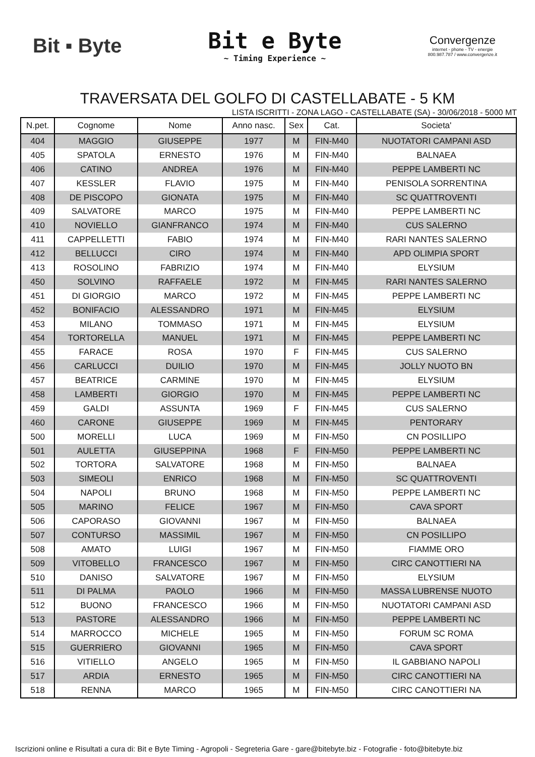Bit ▪ Byte
Bit e Byte
~ Timing Experience ~
Convergenze
internet - phone - TV - energie
800.987.787 / www.convergenze.it
TRAVERSATA DEL GOLFO DI CASTELLABATE - 5 KM
LISTA ISCRITTI - ZONA LAGO - CASTELLABATE (SA) - 30/06/2018 - 5000 MT
| N.pet. | Cognome | Nome | Anno nasc. | Sex | Cat. | Societa' |
| --- | --- | --- | --- | --- | --- | --- |
| 404 | MAGGIO | GIUSEPPE | 1977 | M | FIN-M40 | NUOTATORI CAMPANI ASD |
| 405 | SPATOLA | ERNESTO | 1976 | M | FIN-M40 | BALNAEA |
| 406 | CATINO | ANDREA | 1976 | M | FIN-M40 | PEPPE LAMBERTI NC |
| 407 | KESSLER | FLAVIO | 1975 | M | FIN-M40 | PENISOLA SORRENTINA |
| 408 | DE PISCOPO | GIONATA | 1975 | M | FIN-M40 | SC QUATTROVENTI |
| 409 | SALVATORE | MARCO | 1975 | M | FIN-M40 | PEPPE LAMBERTI NC |
| 410 | NOVIELLO | GIANFRANCO | 1974 | M | FIN-M40 | CUS SALERNO |
| 411 | CAPPELLETTI | FABIO | 1974 | M | FIN-M40 | RARI NANTES SALERNO |
| 412 | BELLUCCI | CIRO | 1974 | M | FIN-M40 | APD OLIMPIA SPORT |
| 413 | ROSOLINO | FABRIZIO | 1974 | M | FIN-M40 | ELYSIUM |
| 450 | SOLVINO | RAFFAELE | 1972 | M | FIN-M45 | RARI NANTES SALERNO |
| 451 | DI GIORGIO | MARCO | 1972 | M | FIN-M45 | PEPPE LAMBERTI NC |
| 452 | BONIFACIO | ALESSANDRO | 1971 | M | FIN-M45 | ELYSIUM |
| 453 | MILANO | TOMMASO | 1971 | M | FIN-M45 | ELYSIUM |
| 454 | TORTORELLA | MANUEL | 1971 | M | FIN-M45 | PEPPE LAMBERTI NC |
| 455 | FARACE | ROSA | 1970 | F | FIN-M45 | CUS SALERNO |
| 456 | CARLUCCI | DUILIO | 1970 | M | FIN-M45 | JOLLY NUOTO BN |
| 457 | BEATRICE | CARMINE | 1970 | M | FIN-M45 | ELYSIUM |
| 458 | LAMBERTI | GIORGIO | 1970 | M | FIN-M45 | PEPPE LAMBERTI NC |
| 459 | GALDI | ASSUNTA | 1969 | F | FIN-M45 | CUS SALERNO |
| 460 | CARONE | GIUSEPPE | 1969 | M | FIN-M45 | PENTORARY |
| 500 | MORELLI | LUCA | 1969 | M | FIN-M50 | CN POSILLIPO |
| 501 | AULETTA | GIUSEPPINA | 1968 | F | FIN-M50 | PEPPE LAMBERTI NC |
| 502 | TORTORA | SALVATORE | 1968 | M | FIN-M50 | BALNAEA |
| 503 | SIMEOLI | ENRICO | 1968 | M | FIN-M50 | SC QUATTROVENTI |
| 504 | NAPOLI | BRUNO | 1968 | M | FIN-M50 | PEPPE LAMBERTI NC |
| 505 | MARINO | FELICE | 1967 | M | FIN-M50 | CAVA SPORT |
| 506 | CAPORASO | GIOVANNI | 1967 | M | FIN-M50 | BALNAEA |
| 507 | CONTURSO | MASSIMIL | 1967 | M | FIN-M50 | CN POSILLIPO |
| 508 | AMATO | LUIGI | 1967 | M | FIN-M50 | FIAMME ORO |
| 509 | VITOBELLO | FRANCESCO | 1967 | M | FIN-M50 | CIRC CANOTTIERI NA |
| 510 | DANISO | SALVATORE | 1967 | M | FIN-M50 | ELYSIUM |
| 511 | DI PALMA | PAOLO | 1966 | M | FIN-M50 | MASSA LUBRENSE NUOTO |
| 512 | BUONO | FRANCESCO | 1966 | M | FIN-M50 | NUOTATORI CAMPANI ASD |
| 513 | PASTORE | ALESSANDRO | 1966 | M | FIN-M50 | PEPPE LAMBERTI NC |
| 514 | MARROCCO | MICHELE | 1965 | M | FIN-M50 | FORUM SC ROMA |
| 515 | GUERRIERO | GIOVANNI | 1965 | M | FIN-M50 | CAVA SPORT |
| 516 | VITIELLO | ANGELO | 1965 | M | FIN-M50 | IL GABBIANO NAPOLI |
| 517 | ARDIA | ERNESTO | 1965 | M | FIN-M50 | CIRC CANOTTIERI NA |
| 518 | RENNA | MARCO | 1965 | M | FIN-M50 | CIRC CANOTTIERI NA |
Iscrizioni online e Risultati a cura di: Bit e Byte Timing - Agropoli - Segreteria Gare - gare@bitebyte.biz - Fotografie - foto@bitebyte.biz